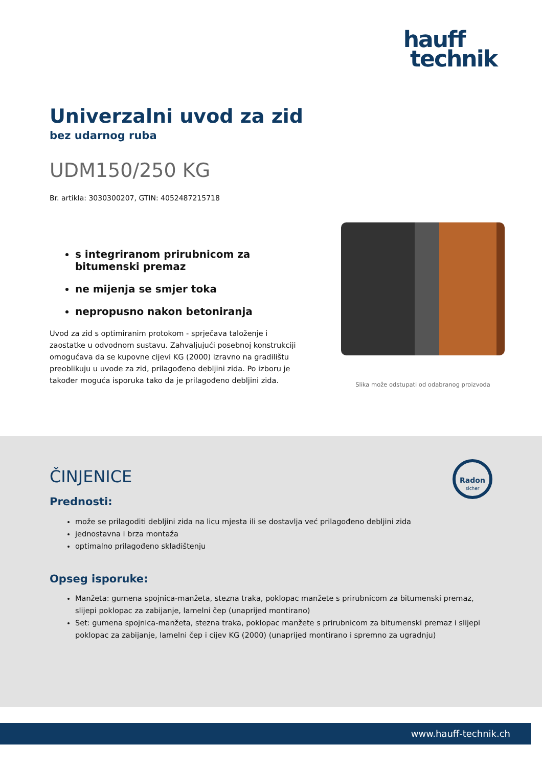hauff
technik
Univerzalni uvod za zid
bez udarnog ruba
UDM150/250 KG
Br. artikla: 3030300207, GTIN: 4052487215718
s integriranom prirubnicom za bitumenski premaz
ne mijenja se smjer toka
nepropusno nakon betoniranja
Uvod za zid s optimiranim protokom - sprječava taloženje i zaostatke u odvodnom sustavu. Zahvaljujući posebnoj konstrukciji omogućava da se kupovne cijevi KG (2000) izravno na gradilištu preoblikuju u uvode za zid, prilagođeno debljini zida. Po izboru je također moguća isporuka tako da je prilagođeno debljini zida.
Slika može odstupati od odabranog proizvoda
Radon
sicher
ČINJENICE
Prednosti:
može se prilagoditi debljini zida na licu mjesta ili se dostavlja već prilagođeno debljini zida
jednostavna i brza montaža
optimalno prilagođeno skladištenju
Opseg isporuke:
Manžeta: gumena spojnica-manžeta, stezna traka, poklopac manžete s prirubnicom za bitumenski premaz, slijepi poklopac za zabijanje, lamelni čep (unaprijed montirano)
Set: gumena spojnica-manžeta, stezna traka, poklopac manžete s prirubnicom za bitumenski premaz i slijepi poklopac za zabijanje, lamelni čep i cijev KG (2000) (unaprijed montirano i spremno za ugradnju)
www.hauff-technik.ch